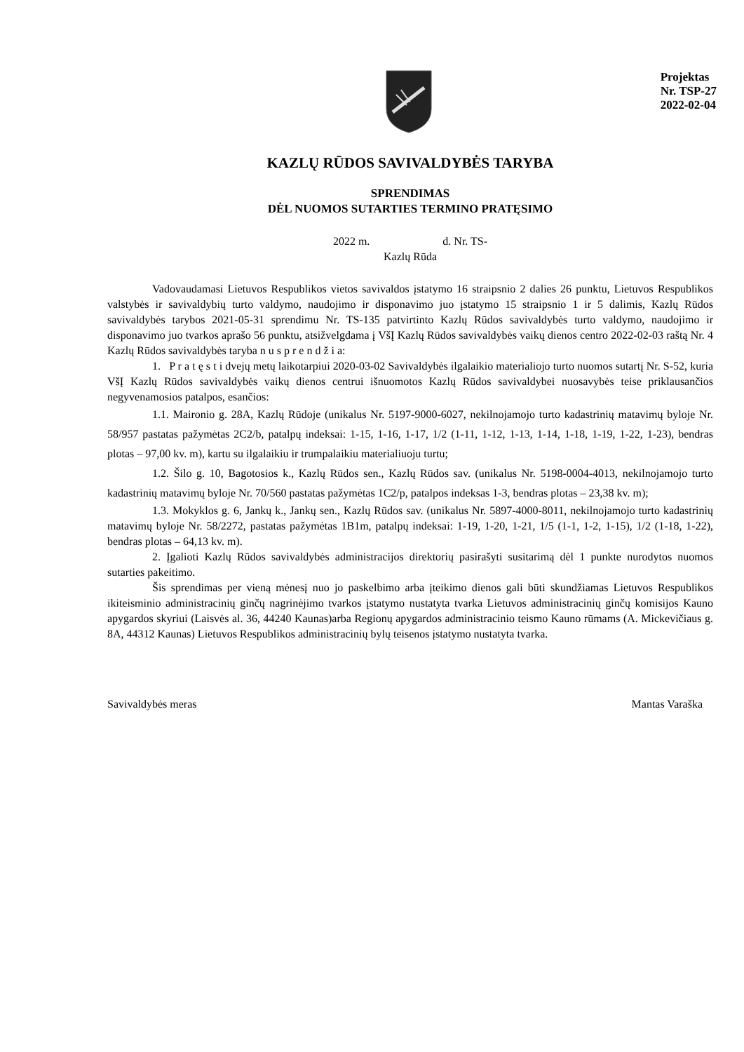Projektas
Nr. TSP-27
2022-02-04
KAZLŲ RŪDOS SAVIVALDYBĖS TARYBA
SPRENDIMAS
DĖL NUOMOS SUTARTIES TERMINO PRATĘSIMO
2022 m. d. Nr. TS-
Kazlų Rūda
Vadovaudamasi Lietuvos Respublikos vietos savivaldos įstatymo 16 straipsnio 2 dalies 26 punktu, Lietuvos Respublikos valstybės ir savivaldybių turto valdymo, naudojimo ir disponavimo juo įstatymo 15 straipsnio 1 ir 5 dalimis, Kazlų Rūdos savivaldybės tarybos 2021-05-31 sprendimu Nr. TS-135 patvirtinto Kazlų Rūdos savivaldybės turto valdymo, naudojimo ir disponavimo juo tvarkos aprašo 56 punktu, atsižvelgdama į VšĮ Kazlų Rūdos savivaldybės vaikų dienos centro 2022-02-03 raštą Nr. 4 Kazlų Rūdos savivaldybės taryba n u s p r e n d ž i a:
1. P r a t ę s t i dvejų metų laikotarpiui 2020-03-02 Savivaldybės ilgalaikio materialiojo turto nuomos sutartį Nr. S-52, kuria VšĮ Kazlų Rūdos savivaldybės vaikų dienos centrui išnuomotos Kazlų Rūdos savivaldybei nuosavybės teise priklausančios negyvenamosios patalpos, esančios:
1.1. Maironio g. 28A, Kazlų Rūdoje (unikalus Nr. 5197-9000-6027, nekilnojamojo turto kadastrinių matavimų byloje Nr. 58/957 pastatas pažymėtas 2C2/b, patalpų indeksai: 1-15, 1-16, 1-17, 1/2 (1-11, 1-12, 1-13, 1-14, 1-18, 1-19, 1-22, 1-23), bendras plotas – 97,00 kv. m), kartu su ilgalaikiu ir trumpalaikiu materialiuoju turtu;
1.2. Šilo g. 10, Bagotosios k., Kazlų Rūdos sen., Kazlų Rūdos sav. (unikalus Nr. 5198-0004-4013, nekilnojamojo turto kadastrinių matavimų byloje Nr. 70/560 pastatas pažymėtas 1C2/p, patalpos indeksas 1-3, bendras plotas – 23,38 kv. m);
1.3. Mokyklos g. 6, Jankų k., Jankų sen., Kazlų Rūdos sav. (unikalus Nr. 5897-4000-8011, nekilnojamojo turto kadastrinių matavimų byloje Nr. 58/2272, pastatas pažymėtas 1B1m, patalpų indeksai: 1-19, 1-20, 1-21, 1/5 (1-1, 1-2, 1-15), 1/2 (1-18, 1-22), bendras plotas – 64,13 kv. m).
2. Įgalioti Kazlų Rūdos savivaldybės administracijos direktorių pasirašyti susitarimą dėl 1 punkte nurodytos nuomos sutarties pakeitimo.
Šis sprendimas per vieną mėnesį nuo jo paskelbimo arba įteikimo dienos gali būti skundžiamas Lietuvos Respublikos ikiteisminio administracinių ginčų nagrinėjimo tvarkos įstatymo nustatyta tvarka Lietuvos administracinių ginčų komisijos Kauno apygardos skyriui (Laisvės al. 36, 44240 Kaunas)arba Regionų apygardos administracinio teismo Kauno rūmams (A. Mickevičiaus g. 8A, 44312 Kaunas) Lietuvos Respublikos administracinių bylų teisenos įstatymo nustatyta tvarka.
Savivaldybės meras Mantas Varaška